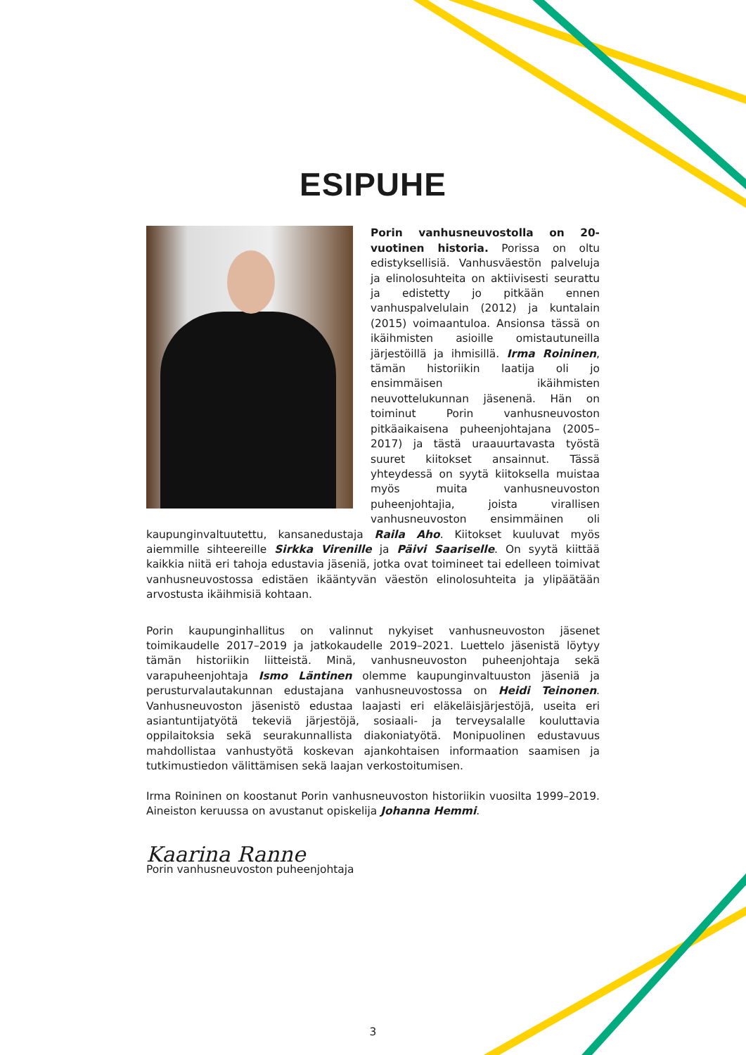ESIPUHE
Porin vanhusneuvostolla on 20-vuotinen historia. Porissa on oltu edistyksellisiä. Vanhusväestön palveluja ja elinolosuhteita on aktiivisesti seurattu ja edistetty jo pitkään ennen vanhuspalvelulain (2012) ja kuntalain (2015) voimaantuloa. Ansionsa tässä on ikäihmisten asioille omistautuneilla järjestöillä ja ihmisillä. Irma Roininen, tämän historiikin laatija oli jo ensimmäisen ikäihmisten neuvottelukunnan jäsenenä. Hän on toiminut Porin vanhusneuvoston pitkäaikaisena puheenjohtajana (2005–2017) ja tästä uraauurtavasta työstä suuret kiitokset ansainnut. Tässä yhteydessä on syytä kiitoksella muistaa myös muita vanhusneuvoston puheenjohtajia, joista virallisen vanhusneuvoston ensimmäinen oli kaupunginvaltuutettu, kansanedustaja Raila Aho. Kiitokset kuuluvat myös aiemmille sihteereille Sirkka Virenille ja Päivi Saariselle. On syytä kiittää kaikkia niitä eri tahoja edustavia jäseniä, jotka ovat toimineet tai edelleen toimivat vanhusneuvostossa edistäen ikääntyvän väestön elinolosuhteita ja ylipäätään arvostusta ikäihmisiä kohtaan.
Porin kaupunginhallitus on valinnut nykyiset vanhusneuvoston jäsenet toimikaudelle 2017–2019 ja jatkokaudelle 2019–2021. Luettelo jäsenistä löytyy tämän historiikin liitteistä. Minä, vanhusneuvoston puheenjohtaja sekä varapuheenjohtaja Ismo Läntinen olemme kaupunginvaltuuston jäseniä ja perusturvalautakunnan edustajana vanhusneuvostossa on Heidi Teinonen. Vanhusneuvoston jäsenistö edustaa laajasti eri eläkeläisjärjestöjä, useita eri asiantuntijatyötä tekeviä järjestöjä, sosiaali- ja terveysalalle kouluttavia oppilaitoksia sekä seurakunnallista diakoniatyötä. Monipuolinen edustavuus mahdollistaa vanhustyötä koskevan ajankohtaisen informaation saamisen ja tutkimustiedon välittämisen sekä laajan verkostoitumisen.
Irma Roininen on koostanut Porin vanhusneuvoston historiikin vuosilta 1999–2019. Aineiston keruussa on avustanut opiskelija Johanna Hemmi.
Kaarina Ranne
Porin vanhusneuvoston puheenjohtaja
3